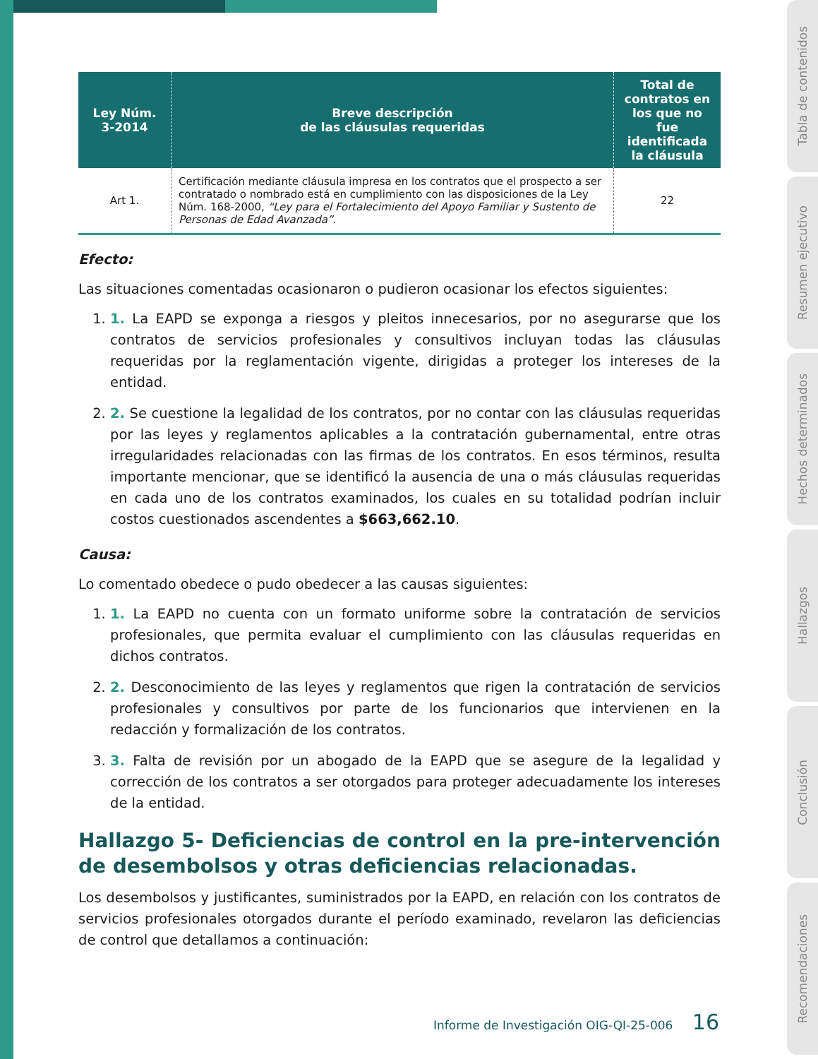Tabla de contenidos
Resumen ejecutivo
Hechos determinados
Hallazgos
Conclusión
Recomendaciones
| Ley Núm. 3-2014 | Breve descripción de las cláusulas requeridas | Total de contratos en los que no fue identificada la cláusula |
| --- | --- | --- |
| Art 1. | Certificación mediante cláusula impresa en los contratos que el prospecto a ser contratado o nombrado está en cumplimiento con las disposiciones de la Ley Núm. 168-2000, “Ley para el Fortalecimiento del Apoyo Familiar y Sustento de Personas de Edad Avanzada” . | 22 |
Efecto:
Las situaciones comentadas ocasionaron o pudieron ocasionar los efectos siguientes:
1. 1. La EAPD se exponga a riesgos y pleitos innecesarios, por no asegurarse que los contratos de servicios profesionales y consultivos incluyan todas las cláusulas requeridas por la reglamentación vigente, dirigidas a proteger los intereses de la entidad.
2. 2. Se cuestione la legalidad de los contratos, por no contar con las cláusulas requeridas por las leyes y reglamentos aplicables a la contratación gubernamental, entre otras irregularidades relacionadas con las firmas de los contratos. En esos términos, resulta importante mencionar, que se identificó la ausencia de una o más cláusulas requeridas en cada uno de los contratos examinados, los cuales en su totalidad podrían incluir costos cuestionados ascendentes a $663,662.10.
Causa:
Lo comentado obedece o pudo obedecer a las causas siguientes:
1. 1. La EAPD no cuenta con un formato uniforme sobre la contratación de servicios profesionales, que permita evaluar el cumplimiento con las cláusulas requeridas en dichos contratos.
2. 2. Desconocimiento de las leyes y reglamentos que rigen la contratación de servicios profesionales y consultivos por parte de los funcionarios que intervienen en la redacción y formalización de los contratos.
3. 3. Falta de revisión por un abogado de la EAPD que se asegure de la legalidad y corrección de los contratos a ser otorgados para proteger adecuadamente los intereses de la entidad.
Hallazgo 5- Deficiencias de control en la pre-intervención de desembolsos y otras deficiencias relacionadas.
Los desembolsos y justificantes, suministrados por la EAPD, en relación con los contratos de servicios profesionales otorgados durante el período examinado, revelaron las deficiencias de control que detallamos a continuación:
Informe de Investigación OIG-QI-25-006 16